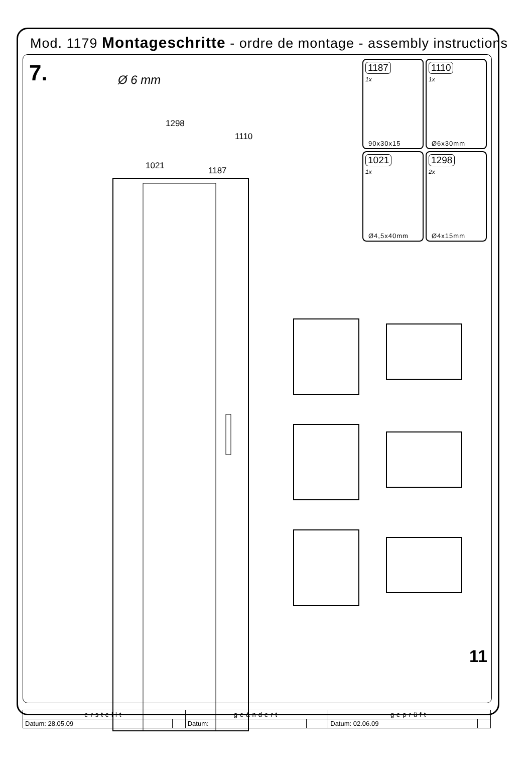Mod. 1179 Montageschritte - ordre de montage - assembly instructions
7. Ø 6 mm
1298
1110
1021 1187
1187
1x
90x30x15
1110
1x
Ø6x30mm
1021
1x
Ø4,5x40mm
1298
2x
Ø4x15mm
11
| erstellt | | geändert | | geprüft | |
| --- | --- | --- | --- | --- | --- |
| Datum: 28.05.09 | | Datum: | | Datum: 02.06.09 | |